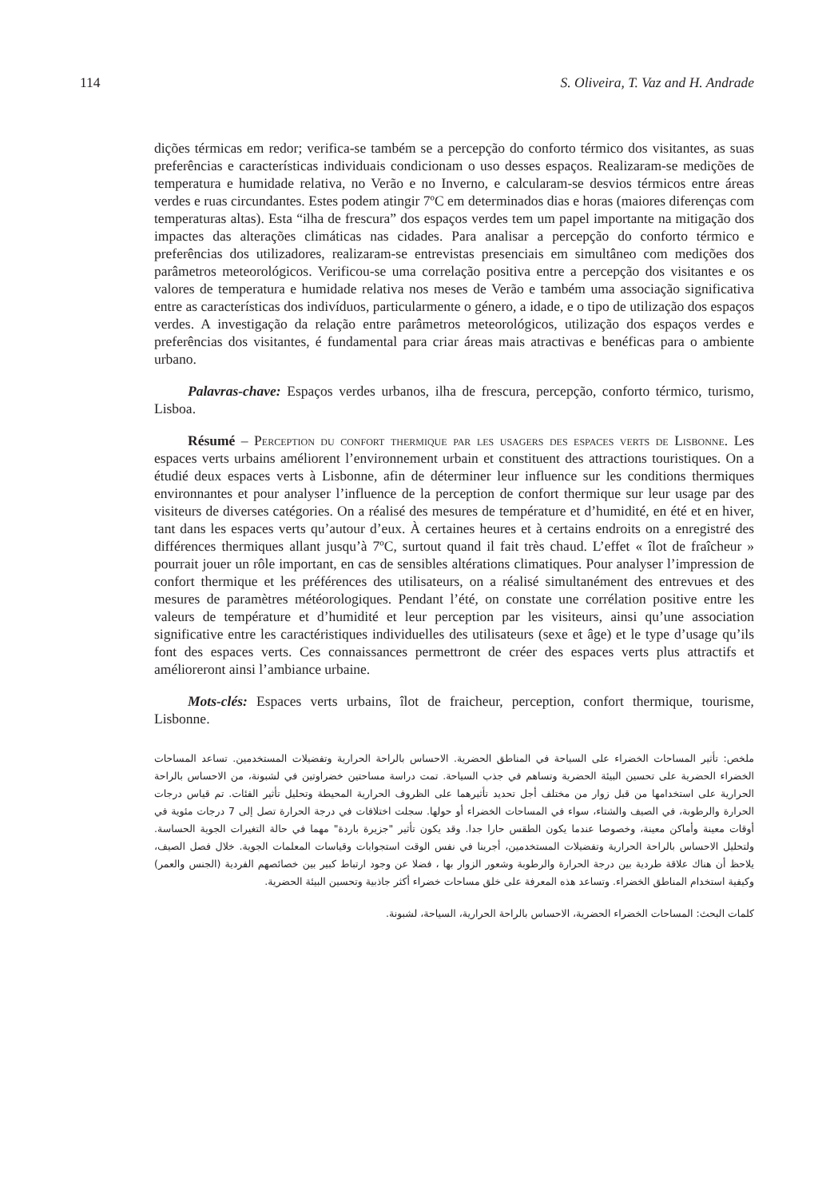114 S. Oliveira, T. Vaz and H. Andrade
dições térmicas em redor; verifica-se também se a percepção do conforto térmico dos visitantes, as suas preferências e características individuais condicionam o uso desses espaços. Realizaram-se medições de temperatura e humidade relativa, no Verão e no Inverno, e calcularam-se desvios térmicos entre áreas verdes e ruas circundantes. Estes podem atingir 7ºC em determinados dias e horas (maiores diferenças com temperaturas altas). Esta “ilha de frescura” dos espaços verdes tem um papel importante na mitigação dos impactes das alterações climáticas nas cidades. Para analisar a percepção do conforto térmico e preferências dos utilizadores, realizaram-se entrevistas presenciais em simultâneo com medições dos parâmetros meteorológicos. Verificou-se uma correlação positiva entre a percepção dos visitantes e os valores de temperatura e humidade relativa nos meses de Verão e também uma associação significativa entre as características dos indivíduos, particularmente o género, a idade, e o tipo de utilização dos espaços verdes. A investigação da relação entre parâmetros meteorológicos, utilização dos espaços verdes e preferências dos visitantes, é fundamental para criar áreas mais atractivas e benéficas para o ambiente urbano.
Palavras-chave: Espaços verdes urbanos, ilha de frescura, percepção, conforto térmico, turismo, Lisboa.
Résumé – Perception du confort thermique par les usagers des espaces verts de Lisbonne. Les espaces verts urbains améliorent l’environnement urbain et constituent des attractions touristiques. On a étudié deux espaces verts à Lisbonne, afin de déterminer leur influence sur les conditions thermiques environnantes et pour analyser l’influence de la perception de confort thermique sur leur usage par des visiteurs de diverses catégories. On a réalisé des mesures de température et d’humidité, en été et en hiver, tant dans les espaces verts qu’autour d’eux. À certaines heures et à certains endroits on a enregistré des différences thermiques allant jusqu’à 7ºC, surtout quand il fait très chaud. L’effet « îlot de fraîcheur » pourrait jouer un rôle important, en cas de sensibles altérations climatiques. Pour analyser l’impression de confort thermique et les préférences des utilisateurs, on a réalisé simultanément des entrevues et des mesures de paramètres météorologiques. Pendant l’été, on constate une corrélation positive entre les valeurs de température et d’humidité et leur perception par les visiteurs, ainsi qu’une association significative entre les caractéristiques individuelles des utilisateurs (sexe et âge) et le type d’usage qu’ils font des espaces verts. Ces connaissances permettront de créer des espaces verts plus attractifs et amélioreront ainsi l’ambiance urbaine.
Mots-clés: Espaces verts urbains, îlot de fraicheur, perception, confort thermique, tourisme, Lisbonne.
ملخص: تأثير المساحات الخضراء على السياحة في المناطق الحضرية. الاحساس بالراحة الحرارية وتفضيلات المستخدمين. تساعد المساحات الخضراء الحضرية على تحسين البيئة الحضرية وتساهم في جذب السياحة. تمت دراسة مساحتين خضراوتين في لشبونة، من الاحساس بالراحة الحرارية على استخدامها من قبل زوار من مختلف أجل تحديد تأثيرهما على الظروف الحرارية المحيطة وتحليل تأثير الفئات. تم قياس درجات الحرارة والرطوبة، في الصيف والشتاء، سواء في المساحات الخضراء أو حولها. سجلت اختلافات في درجة الحرارة تصل إلى 7 درجات مئوية في أوقات معينة وأماكن معينة، وخصوصا عندما يكون الطقس حارا جدا. وقد يكون تأثير "جزيرة باردة" مهما في حالة التغيرات الجوية الحساسة. ولتحليل الاحساس بالراحة الحرارية وتفضيلات المستخدمين، أجرينا في نفس الوقت استجوابات وقياسات المعلمات الجوية. خلال فصل الصيف، يلاحظ أن هناك علاقة طردية بين درجة الحرارة والرطوبة وشعور الزوار بها ، فضلا عن وجود ارتباط كبير بين خصائصهم الفردية (الجنس والعمر) وكيفية استخدام المناطق الخضراء. وتساعد هذه المعرفة على خلق مساحات خضراء أكثر جاذبية وتحسين البيئة الحضرية.
كلمات البحث: المساحات الخضراء الحضرية، الاحساس بالراحة الحرارية، السياحة، لشبونة.